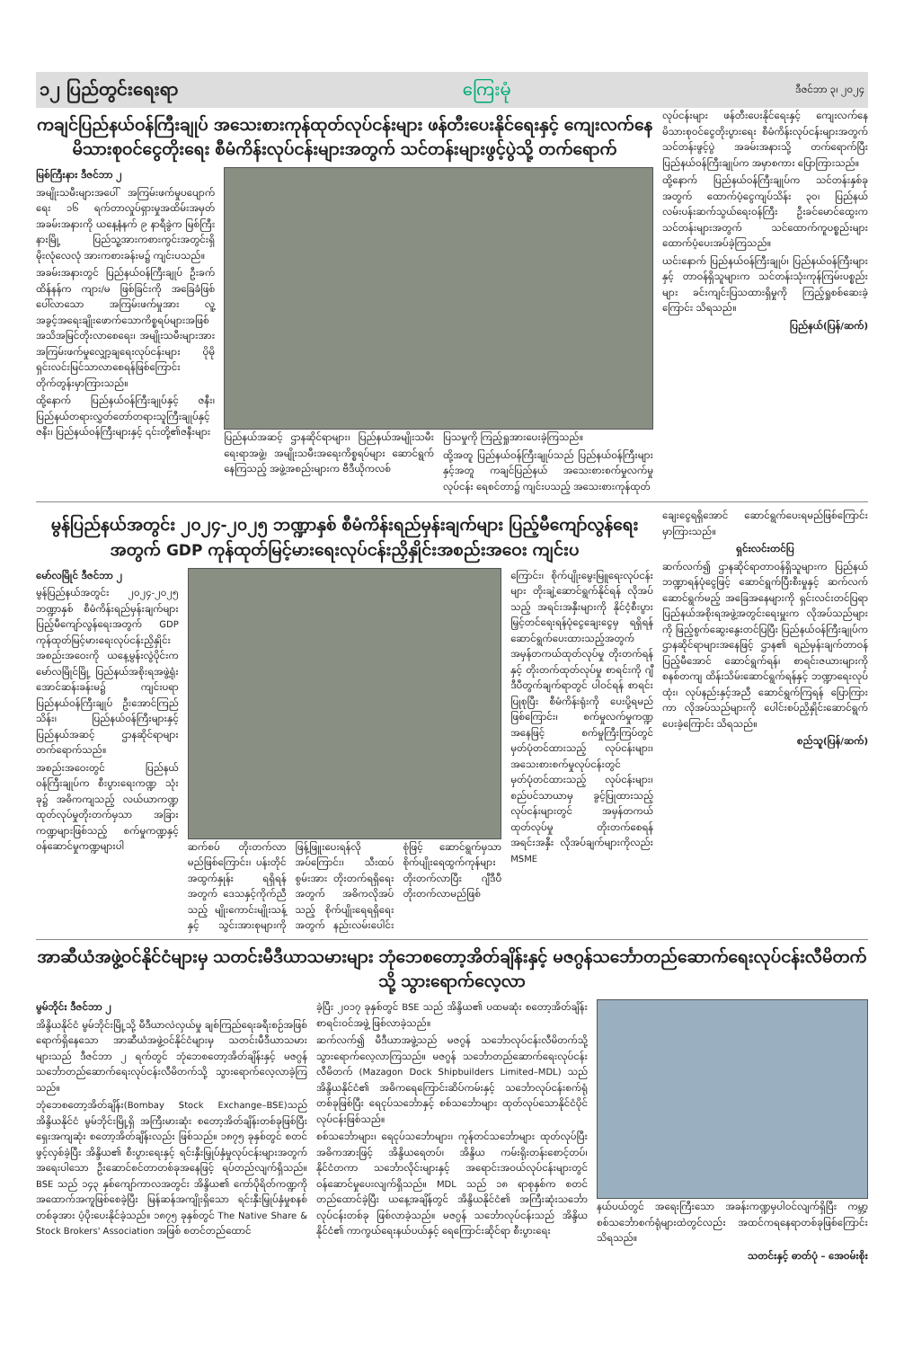၁၂ ပြည်တွင်းရေးရာ ကြေးမုံ ဒီဇင်ဘာ ၃၊ ၂၀၂၄
ကချင်ပြည်နယ်ဝန်ကြီးချုပ် အသေးစားကုန်ထုတ်လုပ်ငန်းများ ဖန်တီးပေးနိုင်ရေးနှင့် ကျေးလက်နေမိသားစုဝင်ငွေတိုးရေး စီမံကိန်းလုပ်ငန်းများအတွက် သင်တန်းများဖွင့်ပွဲသို့ တက်ရောက်
မြစ်ကြီးနား ဒီဇင်ဘာ ၂
အမျိုးသမီးများအပေါ် အကြမ်းဖက်မှုပပျောက်ရေး ၁၆ ရက်တာလှုပ်ရှားမှုအထိမ်းအမှတ် အခမ်းအနားကို ယနေ့နံနက် ၉ နာရီခွဲက မြစ်ကြီးနားမြို့ ပြည်သူ့အားကစားကွင်းအတွင်းရှိ မိုးလုံလေလုံ အားကစားခန်းမ၌ ကျင်းပသည်။
အခမ်းအနားတွင် ပြည်နယ်ဝန်ကြီးချုပ် ဦးခက်ထိန်နန်က ကျား/မ ဖြစ်ခြင်းကို အခြေခံဖြစ်ပေါ်လာသော အကြမ်းဖက်မှုအား လူ့အခွင့်အရေးချိုးဖောက်သောကိစ္စရပ်များအဖြစ် အသိအမြင်တိုးလာစေရေး၊ အမျိုးသမီးများအား အကြမ်းဖက်မှုလျှော့ချရေးလုပ်ငန်းများ ပိုမိုရှင်းလင်းမြင်သာလာစေရန်ဖြစ်ကြောင်း တိုက်တွန်းမှာကြားသည်။
ထို့နောက် ပြည်နယ်ဝန်ကြီးချုပ်နှင့် ဇနီး၊ ပြည်နယ်တရားလွှတ်တော်တရားသူကြီးချုပ်နှင့် ဇနီး၊ ပြည်နယ်ဝန်ကြီးများနှင့် ၎င်းတို့၏ဇနီးများ
ပြည်နယ်အဆင့် ဌာနဆိုင်ရာများ၊ ပြည်နယ်အမျိုးသမီးရေးရာအဖွဲ့၊ အမျိုးသမီးအရေးကိစ္စရပ်များ ဆောင်ရွက်နေကြသည့် အဖွဲ့အစည်းများက ဗီဒီယိုကလစ်
ပြသမှုကို ကြည့်ရှုအားပေးခဲ့ကြသည်။
ထို့အတူ ပြည်နယ်ဝန်ကြီးချုပ်သည် ပြည်နယ်ဝန်ကြီးများနှင့်အတူ ကချင်ပြည်နယ် အသေးစားစက်မှုလက်မှုလုပ်ငန်း ရေစင်တာ၌ ကျင်းပသည့် အသေးစားကုန်ထုတ်
လုပ်ငန်းများ ဖန်တီးပေးနိုင်ရေးနှင့် ကျေးလက်နေမိသားစုဝင်ငွေတိုးပွားရေး စီမံကိန်းလုပ်ငန်းများအတွက် သင်တန်းဖွင့်ပွဲ အခမ်းအနားသို့ တက်ရောက်ပြီး ပြည်နယ်ဝန်ကြီးချုပ်က အမှာစကား ပြောကြားသည်။
ထို့နောက် ပြည်နယ်ဝန်ကြီးချုပ်က သင်တန်းနှစ်ခုအတွက် ထောက်ပံ့ငွေကျပ်သိန်း ၃၀၊ ပြည်နယ်လမ်းပန်းဆက်သွယ်ရေးဝန်ကြီး ဦးခင်မောင်ထွေးက သင်တန်းများအတွက် သင်ထောက်ကူပစ္စည်းများ ထောက်ပံ့ပေးအပ်ခဲ့ကြသည်။
ယင်းနောက် ပြည်နယ်ဝန်ကြီးချုပ်၊ ပြည်နယ်ဝန်ကြီးများနှင့် တာဝန်ရှိသူများက သင်တန်းသုံးကုန်ကြမ်းပစ္စည်းများ ခင်းကျင်းပြသထားရှိမှုကို ကြည့်ရှုစစ်ဆေးခဲ့ကြောင်း သိရသည်။
ပြည်နယ်(ပြန်/ဆက်)
မွန်ပြည်နယ်အတွင်း ၂၀၂၄-၂၀၂၅ ဘဏ္ဍာနှစ် စီမံကိန်းရည်မှန်းချက်များ ပြည့်မီကျော်လွန်ရေးအတွက် GDP ကုန်ထုတ်မြင့်မားရေးလုပ်ငန်းညှိနှိုင်းအစည်းအဝေး ကျင်းပ
မော်လမြိုင် ဒီဇင်ဘာ ၂
မွန်ပြည်နယ်အတွင်း ၂၀၂၄-၂၀၂၅ ဘဏ္ဍာနှစ် စီမံကိန်းရည်မှန်းချက်များ ပြည့်မီကျော်လွန်ရေးအတွက် GDP ကုန်ထုတ်မြင့်မားရေးလုပ်ငန်းညှိနှိုင်းအစည်းအဝေးကို ယနေ့မွန်းလွဲပိုင်းက မော်လမြိုင်မြို့ ပြည်နယ်အစိုးရအဖွဲ့ရုံး အောင်ဆန်းခန်းမ၌ ကျင်းပရာ ပြည်နယ်ဝန်ကြီးချုပ် ဦးအောင်ကြည်သိန်း၊ ပြည်နယ်ဝန်ကြီးများနှင့် ပြည်နယ်အဆင့် ဌာနဆိုင်ရာများ တက်ရောက်သည်။
အစည်းအဝေးတွင် ပြည်နယ်ဝန်ကြီးချုပ်က စီးပွားရေးကဏ္ဍ သုံးခု၌ အဓိကကျသည့် လယ်ယာကဏ္ဍ ထုတ်လုပ်မှုတိုးတက်မှသာ အခြားကဏ္ဍများဖြစ်သည့် စက်မှုကဏ္ဍနှင့် ဝန်ဆောင်မှုကဏ္ဍများပါ
ဆက်စပ် တိုးတက်လာမည်ဖြစ်ကြောင်း၊ ပန်းတိုင်အထွက်နှုန်း ရရှိရန်အတွက် ဒေသနှင့်ကိုက်ညီသည့် မျိုးကောင်းမျိုးသန့်နှင့် သွင်းအားစုများကို ဖြန့်ဖြူးပေးရန်လိုအပ်ကြောင်း၊ သီးထပ်စွမ်းအား တိုးတက်ရရှိရေးအတွက် အဓိကလိုအပ်သည့် စိုက်ပျိုးရေရရှိရေးအတွက် နည်းလမ်းပေါင်းစုံဖြင့် ဆောင်ရွက်မှသာ စိုက်ပျိုးရေထွက်ကုန်များ တိုးတက်လာပြီး ဂျီဒီပီ တိုးတက်လာမည်ဖြစ်
ကြောင်း၊ စိုက်ပျိုးမွေးမြူရေးလုပ်ငန်းများ တိုးချဲ့ဆောင်ရွက်နိုင်ရန် လိုအပ်သည့် အရင်းအနှီးများကို နိုင်ငံ့စီးပွားမြှင့်တင်ရေးရန်ပုံငွေချေးငွေမှ ရရှိရန်ဆောင်ရွက်ပေးထားသည့်အတွက် အမှန်တကယ်ထုတ်လုပ်မှု တိုးတက်ရန်နှင့် တိုးတက်ထုတ်လုပ်မှု စာရင်းကို ဂျီဒီပီတွက်ချက်ရာတွင် ပါဝင်ရန် စာရင်းပြုစုပြီး စီမံကိန်းရုံးကို ပေးပို့ရမည်ဖြစ်ကြောင်း၊ စက်မှုလက်မှုကဏ္ဍအနေဖြင့် စက်မှုကြီးကြပ်တွင် မှတ်ပုံတင်ထားသည့် လုပ်ငန်းများ၊ အသေးစားစက်မှုလုပ်ငန်းတွင် မှတ်ပုံတင်ထားသည့် လုပ်ငန်းများ၊ စည်ပင်သာယာမှ ခွင့်ပြုထားသည့် လုပ်ငန်းများတွင် အမှန်တကယ် ထုတ်လုပ်မှု တိုးတက်စေရန် အရင်းအနှီး လိုအပ်ချက်များကိုလည်း MSME
ချေးငွေရရှိအောင် ဆောင်ရွက်ပေးရမည်ဖြစ်ကြောင်း မှာကြားသည်။
ရှင်းလင်းတင်ပြ
ဆက်လက်၍ ဌာနဆိုင်ရာတာဝန်ရှိသူများက ပြည်နယ်ဘဏ္ဍာရန်ပုံငွေဖြင့် ဆောင်ရွက်ပြီးစီးမှုနှင့် ဆက်လက်ဆောင်ရွက်မည့် အခြေအနေများကို ရှင်းလင်းတင်ပြရာ ပြည်နယ်အစိုးရအဖွဲ့အတွင်းရေးမှူးက လိုအပ်သည်များကို ဖြည့်စွက်ဆွေးနွေးတင်ပြပြီး ပြည်နယ်ဝန်ကြီးချုပ်က ဌာနဆိုင်ရာများအနေဖြင့် ဌာန၏ ရည်မှန်းချက်တာဝန်ပြည့်မီအောင် ဆောင်ရွက်ရန်၊ စာရင်းဇယားများကို စနစ်တကျ ထိန်းသိမ်းဆောင်ရွက်ရန်နှင့် ဘဏ္ဍာရေးလုပ်ထုံး၊ လုပ်နည်းနှင့်အညီ ဆောင်ရွက်ကြရန် ပြောကြားကာ လိုအပ်သည်များကို ပေါင်းစပ်ညှိနှိုင်းဆောင်ရွက်ပေးခဲ့ကြောင်း သိရသည်။
စည်သူ(ပြန်/ဆက်)
အာဆီယံအဖွဲ့ဝင်နိုင်ငံများမှ သတင်းမီဒီယာသမားများ ဘုံဘေစတော့အိတ်ချိန်းနှင့် မဇဂွန်သင်္ဘောတည်ဆောက်ရေးလုပ်ငန်းလီမိတက်သို့ သွားရောက်လေ့လာ
မွမ်ဘိုင်း ဒီဇင်ဘာ ၂
အိန္ဒိယနိုင်ငံ မွမ်ဘိုင်းမြို့သို့ မီဒီယာလဲလှယ်မှု ချစ်ကြည်ရေးခရီးစဉ်အဖြစ်ရောက်ရှိနေသော အာဆီယံအဖွဲ့ဝင်နိုင်ငံများမှ သတင်းမီဒီယာသမားများသည် ဒီဇင်ဘာ ၂ ရက်တွင် ဘုံဘေစတော့အိတ်ချိန်းနှင့် မဇဂွန်သင်္ဘောတည်ဆောက်ရေးလုပ်ငန်းလီမိတက်သို့ သွားရောက်လေ့လာခဲ့ကြသည်။
ဘုံဘေစတော့အိတ်ချိန်း(Bombay Stock Exchange–BSE)သည် အိန္ဒိယနိုင်ငံ မွမ်ဘိုင်းမြို့ရှိ အကြီးမားဆုံး စတော့အိတ်ချိန်းတစ်ခုဖြစ်ပြီး ရှေးအကျဆုံး စတော့အိတ်ချိန်းလည်း ဖြစ်သည်။ ၁၈၇၅ ခုနှစ်တွင် စတင်ဖွင့်လှစ်ခဲ့ပြီး အိန္ဒိယ၏ စီးပွားရေးနှင့် ရင်းနှီးမြှုပ်နှံမှုလုပ်ငန်းများအတွက် အရေးပါသော ဦးဆောင်စင်တာတစ်ခုအနေဖြင့် ရပ်တည်လျက်ရှိသည်။ BSE သည် ၁၄၃ နှစ်ကျော်ကာလအတွင်း အိန္ဒိယ၏ ကော်ပိုရိတ်ကဏ္ဍကို အထောက်အကူဖြစ်စေခဲ့ပြီး မြန်ဆန်အကျိုးရှိသော ရင်းနှီးမြှုပ်နှံမှုစနစ်တစ်ခုအား ပံ့ပိုးပေးနိုင်ခဲ့သည်။ ၁၈၇၅ ခုနှစ်တွင် The Native Share & Stock Brokers' Association အဖြစ် စတင်တည်ထောင်
ခဲ့ပြီး ၂၀၁၇ ခုနှစ်တွင် BSE သည် အိန္ဒိယ၏ ပထမဆုံး စတော့အိတ်ချိန်းစာရင်းဝင်အဖွဲ့ ဖြစ်လာခဲ့သည်။
ဆက်လက်၍ မီဒီယာအဖွဲ့သည် မဇဂွန် သင်္ဘောလုပ်ငန်းလီမိတက်သို့ သွားရောက်လေ့လာကြသည်။ မဇဂွန် သင်္ဘောတည်ဆောက်ရေးလုပ်ငန်းလီမိတက် (Mazagon Dock Shipbuilders Limited–MDL) သည် အိန္ဒိယနိုင်ငံ၏ အဓိကရေကြောင်းဆိပ်ကမ်းနှင့် သင်္ဘောလုပ်ငန်းစက်ရုံတစ်ခုဖြစ်ပြီး ရေငုပ်သင်္ဘောနှင့် စစ်သင်္ဘောများ ထုတ်လုပ်သောနိုင်ငံပိုင်လုပ်ငန်းဖြစ်သည်။
စစ်သင်္ဘောများ၊ ရေငုပ်သင်္ဘောများ၊ ကုန်တင်သင်္ဘောများ ထုတ်လုပ်ပြီး အဓိကအားဖြင့် အိန္ဒိယရေတပ်၊ အိန္ဒိယ ကမ်းရိုးတန်းစောင့်တပ်၊ နိုင်ငံတကာ သင်္ဘောလိုင်းများနှင့် အရောင်းအဝယ်လုပ်ငန်းများတွင် ဝန်ဆောင်မှုပေးလျက်ရှိသည်။ MDL သည် ၁၈ ရာစုနှစ်က စတင်တည်ထောင်ခဲ့ပြီး ယနေ့အချိန်တွင် အိန္ဒိယနိုင်ငံ၏ အကြီးဆုံးသင်္ဘောလုပ်ငန်းတစ်ခု ဖြစ်လာခဲ့သည်။ မဇဂွန် သင်္ဘောလုပ်ငန်းသည် အိန္ဒိယနိုင်ငံ၏ ကာကွယ်ရေးနယ်ပယ်နှင့် ရေကြောင်းဆိုင်ရာ စီးပွားရေး
နယ်ပယ်တွင် အရေးကြီးသော အခန်းကဏ္ဍမှပါဝင်လျက်ရှိပြီး ကမ္ဘာ့စစ်သင်္ဘောစက်ရုံများထဲတွင်လည်း အထင်ကရနေရာတစ်ခုဖြစ်ကြောင်း သိရသည်။
သတင်းနှင့် ဓာတ်ပုံ – အေဝမ်းစိုး